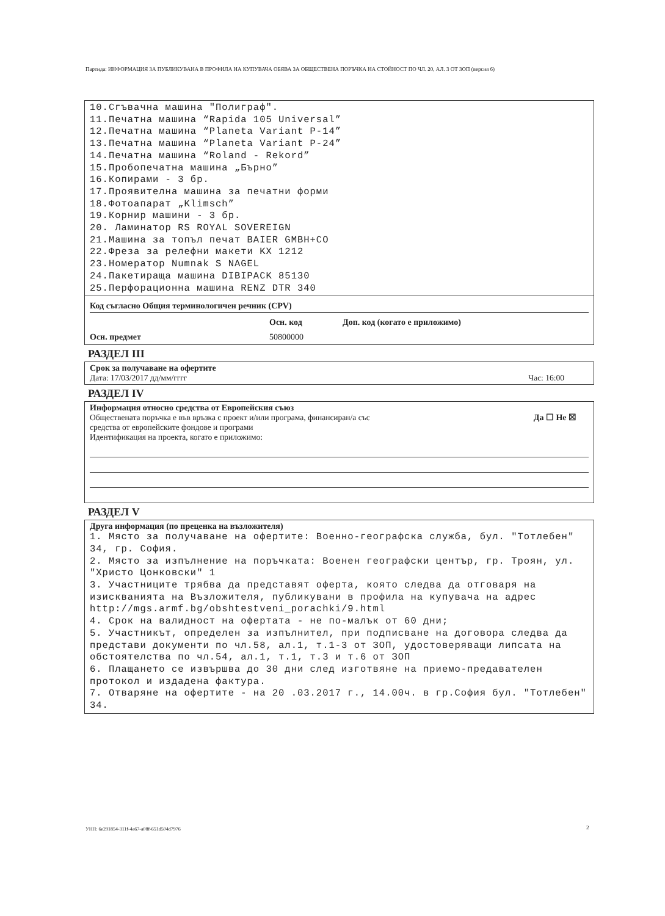Партида: ИНФОРМАЦИЯ ЗА ПУБЛИКУВАНА В ПРОФИЛА НА КУПУВАЧА ОБЯВА ЗА ОБЩЕСТВЕНА ПОРЪЧКА НА СТОЙНОСТ ПО ЧЛ. 20, АЛ. 3 ОТ ЗОП (версия 6)
10.Сгъвачна машина "Полиграф".
11.Печатна машина “Rapida 105 Universal”
12.Печатна машина “Planeta Variant P-14”
13.Печатна машина “Planeta Variant P-24”
14.Печатна машина “Roland - Rekord”
15.Пробопечатна машина „Бърно”
16.Копирами - 3 бр.
17.Проявителна машина за печатни форми
18.Фотоапарат „Klimsch”
19.Корнир машини - 3 бр.
20. Ламинатор RS ROYAL SOVEREIGN
21.Машина за топъл печат BAIER GMBH+CO
22.Фреза за релефни макети KX 1212
23.Номератор Numnak S NAGEL
24.Пакетираща машина DIBIPACK 85130
25.Перфорационна машина RENZ DTR 340
Код съгласно Общия терминологичен речник (CPV)
Осн. код Доп. код (когато е приложимо)
Осн. предмет 50800000
РАЗДЕЛ III
Срок за получаване на офертите
Дата: 17/03/2017 дд/мм/гггг Час: 16:00
РАЗДЕЛ IV
Информация относно средства от Европейския съюз
Обществената поръчка е във връзка с проект и/или програма, финансиран/а със
средства от европейските фондове и програми Да ☐ Не ☒
Идентификация на проекта, когато е приложимо:
РАЗДЕЛ V
Друга информация (по преценка на възложителя)
1. Място за получаване на офертите: Военно-географска служба, бул. "Тотлебен" 34, гр. София.
2. Място за изпълнение на поръчката: Военен географски център, гр. Троян, ул. "Христо Цонковски" 1
3. Участниците трябва да представят оферта, която следва да отговаря на изискванията на Възложителя, публикувани в профила на купувача на адрес http://mgs.armf.bg/obshtestveni_porachki/9.html
4. Срок на валидност на офертата - не по-малък от 60 дни;
5. Участникът, определен за изпълнител, при подписване на договора следва да представи документи по чл.58, ал.1, т.1-3 от ЗОП, удостоверяващи липсата на обстоятелства по чл.54, ал.1, т.1, т.3 и т.6 от ЗОП
6. Плащането се извършва до 30 дни след изготвяне на приемо-предавателен протокол и издадена фактура.
7. Отваряне на офертите - на 20 .03.2017 г., 14.00ч. в гр.София бул. "Тотлебен" 34.
УНП: 6e291854-311f-4a67-a08f-651d504d7976
2